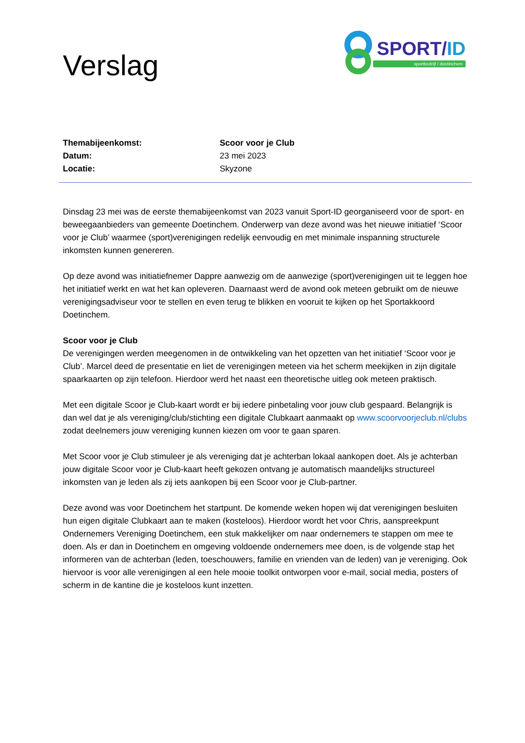Verslag
SPORT/ID
sportbedrijf / doetinchem
| Themabijeenkomst: | Scoor voor je Club |
| Datum: | 23 mei 2023 |
| Locatie: | Skyzone |
Dinsdag 23 mei was de eerste themabijeenkomst van 2023 vanuit Sport-ID georganiseerd voor de sport- en beweegaanbieders van gemeente Doetinchem. Onderwerp van deze avond was het nieuwe initiatief ‘Scoor voor je Club’ waarmee (sport)verenigingen redelijk eenvoudig en met minimale inspanning structurele inkomsten kunnen genereren.
Op deze avond was initiatiefnemer Dappre aanwezig om de aanwezige (sport)verenigingen uit te leggen hoe het initiatief werkt en wat het kan opleveren. Daarnaast werd de avond ook meteen gebruikt om de nieuwe verenigingsadviseur voor te stellen en even terug te blikken en vooruit te kijken op het Sportakkoord Doetinchem.
Scoor voor je Club
De verenigingen werden meegenomen in de ontwikkeling van het opzetten van het initiatief ‘Scoor voor je Club’. Marcel deed de presentatie en liet de verenigingen meteen via het scherm meekijken in zijn digitale spaarkaarten op zijn telefoon. Hierdoor werd het naast een theoretische uitleg ook meteen praktisch.
Met een digitale Scoor je Club-kaart wordt er bij iedere pinbetaling voor jouw club gespaard. Belangrijk is dan wel dat je als vereniging/club/stichting een digitale Clubkaart aanmaakt op www.scoorvoorjeclub.nl/clubs zodat deelnemers jouw vereniging kunnen kiezen om voor te gaan sparen.
Met Scoor voor je Club stimuleer je als vereniging dat je achterban lokaal aankopen doet. Als je achterban jouw digitale Scoor voor je Club-kaart heeft gekozen ontvang je automatisch maandelijks structureel inkomsten van je leden als zij iets aankopen bij een Scoor voor je Club-partner.
Deze avond was voor Doetinchem het startpunt. De komende weken hopen wij dat verenigingen besluiten hun eigen digitale Clubkaart aan te maken (kosteloos). Hierdoor wordt het voor Chris, aanspreekpunt Ondernemers Vereniging Doetinchem, een stuk makkelijker om naar ondernemers te stappen om mee te doen. Als er dan in Doetinchem en omgeving voldoende ondernemers mee doen, is de volgende stap het informeren van de achterban (leden, toeschouwers, familie en vrienden van de leden) van je vereniging. Ook hiervoor is voor alle verenigingen al een hele mooie toolkit ontworpen voor e-mail, social media, posters of scherm in de kantine die je kosteloos kunt inzetten.